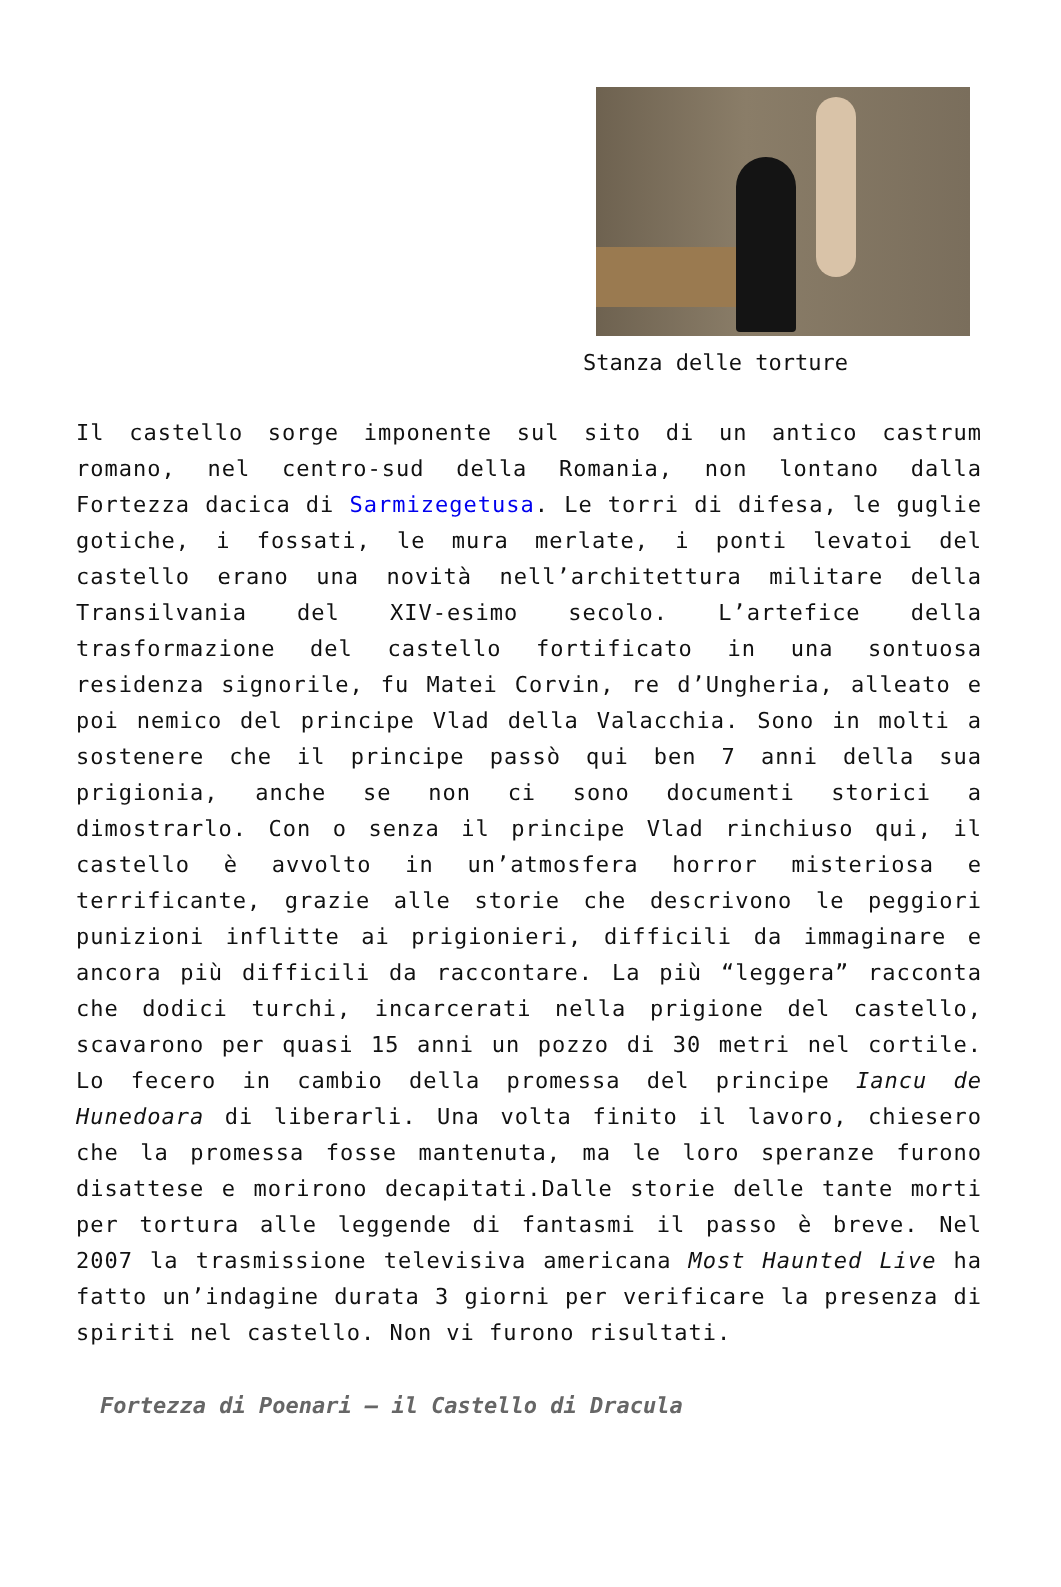Stanza delle torture
Il castello sorge imponente sul sito di un antico castrum romano, nel centro-sud della Romania, non lontano dalla Fortezza dacica di Sarmizegetusa. Le torri di difesa, le guglie gotiche, i fossati, le mura merlate, i ponti levatoi del castello erano una novità nell’architettura militare della Transilvania del XIV-esimo secolo. L’artefice della trasformazione del castello fortificato in una sontuosa residenza signorile, fu Matei Corvin, re d’Ungheria, alleato e poi nemico del principe Vlad della Valacchia. Sono in molti a sostenere che il principe passò qui ben 7 anni della sua prigionia, anche se non ci sono documenti storici a dimostrarlo. Con o senza il principe Vlad rinchiuso qui, il castello è avvolto in un’atmosfera horror misteriosa e terrificante, grazie alle storie che descrivono le peggiori punizioni inflitte ai prigionieri, difficili da immaginare e ancora più difficili da raccontare. La più “leggera” racconta che dodici turchi, incarcerati nella prigione del castello, scavarono per quasi 15 anni un pozzo di 30 metri nel cortile. Lo fecero in cambio della promessa del principe Iancu de Hunedoara di liberarli. Una volta finito il lavoro, chiesero che la promessa fosse mantenuta, ma le loro speranze furono disattese e morirono decapitati.Dalle storie delle tante morti per tortura alle leggende di fantasmi il passo è breve. Nel 2007 la trasmissione televisiva americana Most Haunted Live ha fatto un’indagine durata 3 giorni per verificare la presenza di spiriti nel castello. Non vi furono risultati.
Fortezza di Poenari – il Castello di Dracula